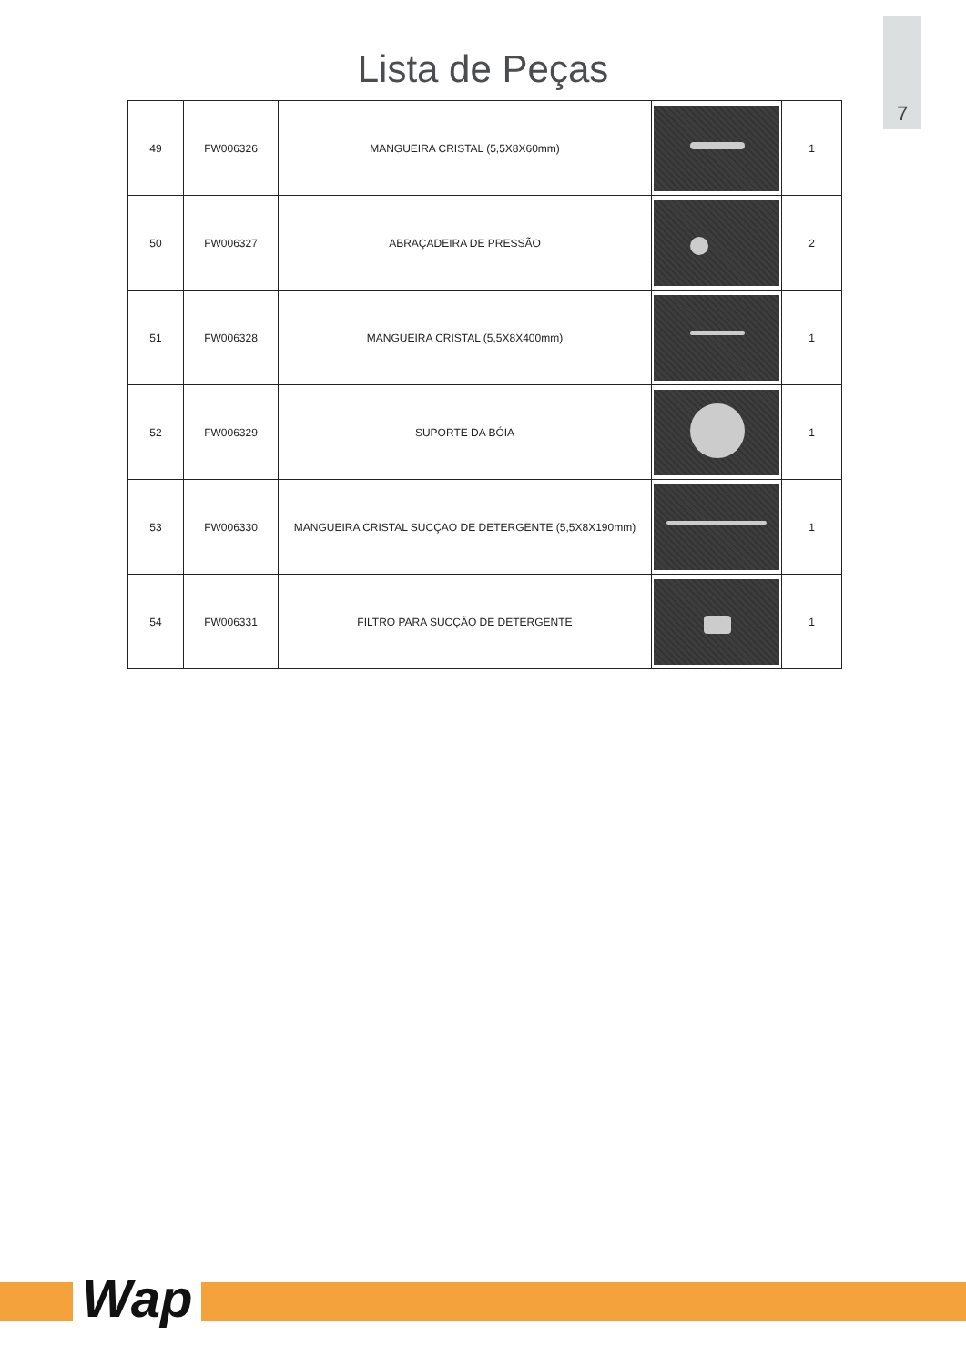7
Lista de Peças
| 49 | FW006326 | MANGUEIRA CRISTAL (5,5X8X60mm) | | 1 |
| 50 | FW006327 | ABRAÇADEIRA DE PRESSÃO | | 2 |
| 51 | FW006328 | MANGUEIRA CRISTAL (5,5X8X400mm) | | 1 |
| 52 | FW006329 | SUPORTE DA BÓIA | | 1 |
| 53 | FW006330 | MANGUEIRA CRISTAL SUCÇAO DE DETERGENTE (5,5X8X190mm) | | 1 |
| 54 | FW006331 | FILTRO PARA SUCÇÃO DE DETERGENTE | | 1 |
Wap